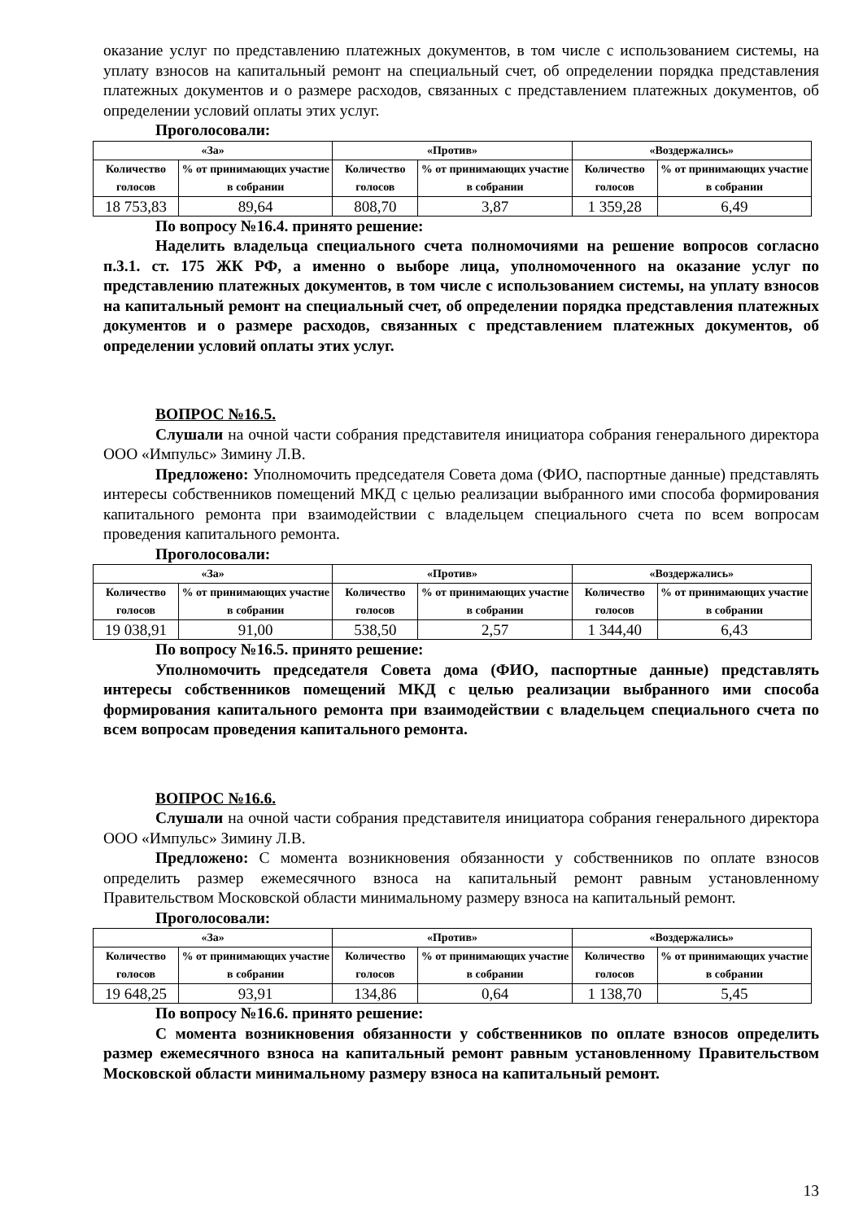оказание услуг по представлению платежных документов, в том числе с использованием системы, на уплату взносов на капитальный ремонт на специальный счет, об определении порядка представления платежных документов и о размере расходов, связанных с представлением платежных документов, об определении условий оплаты этих услуг.
Проголосовали:
| «За» | | «Против» | | «Воздержались» | |
| --- | --- | --- | --- | --- | --- |
| Количество голосов | % от принимающих участие в собрании | Количество голосов | % от принимающих участие в собрании | Количество голосов | % от принимающих участие в собрании |
| 18 753,83 | 89,64 | 808,70 | 3,87 | 1 359,28 | 6,49 |
По вопросу №16.4. принято решение:
Наделить владельца специального счета полномочиями на решение вопросов согласно п.3.1. ст. 175 ЖК РФ, а именно о выборе лица, уполномоченного на оказание услуг по представлению платежных документов, в том числе с использованием системы, на уплату взносов на капитальный ремонт на специальный счет, об определении порядка представления платежных документов и о размере расходов, связанных с представлением платежных документов, об определении условий оплаты этих услуг.
ВОПРОС №16.5.
Слушали на очной части собрания представителя инициатора собрания генерального директора ООО «Импульс» Зимину Л.В.
Предложено: Уполномочить председателя Совета дома (ФИО, паспортные данные) представлять интересы собственников помещений МКД с целью реализации выбранного ими способа формирования капитального ремонта при взаимодействии с владельцем специального счета по всем вопросам проведения капитального ремонта.
Проголосовали:
| «За» | | «Против» | | «Воздержались» | |
| --- | --- | --- | --- | --- | --- |
| Количество голосов | % от принимающих участие в собрании | Количество голосов | % от принимающих участие в собрании | Количество голосов | % от принимающих участие в собрании |
| 19 038,91 | 91,00 | 538,50 | 2,57 | 1 344,40 | 6,43 |
По вопросу №16.5. принято решение:
Уполномочить председателя Совета дома (ФИО, паспортные данные) представлять интересы собственников помещений МКД с целью реализации выбранного ими способа формирования капитального ремонта при взаимодействии с владельцем специального счета по всем вопросам проведения капитального ремонта.
ВОПРОС №16.6.
Слушали на очной части собрания представителя инициатора собрания генерального директора ООО «Импульс» Зимину Л.В.
Предложено: С момента возникновения обязанности у собственников по оплате взносов определить размер ежемесячного взноса на капитальный ремонт равным установленному Правительством Московской области минимальному размеру взноса на капитальный ремонт.
Проголосовали:
| «За» | | «Против» | | «Воздержались» | |
| --- | --- | --- | --- | --- | --- |
| Количество голосов | % от принимающих участие в собрании | Количество голосов | % от принимающих участие в собрании | Количество голосов | % от принимающих участие в собрании |
| 19 648,25 | 93,91 | 134,86 | 0,64 | 1 138,70 | 5,45 |
По вопросу №16.6. принято решение:
С момента возникновения обязанности у собственников по оплате взносов определить размер ежемесячного взноса на капитальный ремонт равным установленному Правительством Московской области минимальному размеру взноса на капитальный ремонт.
13